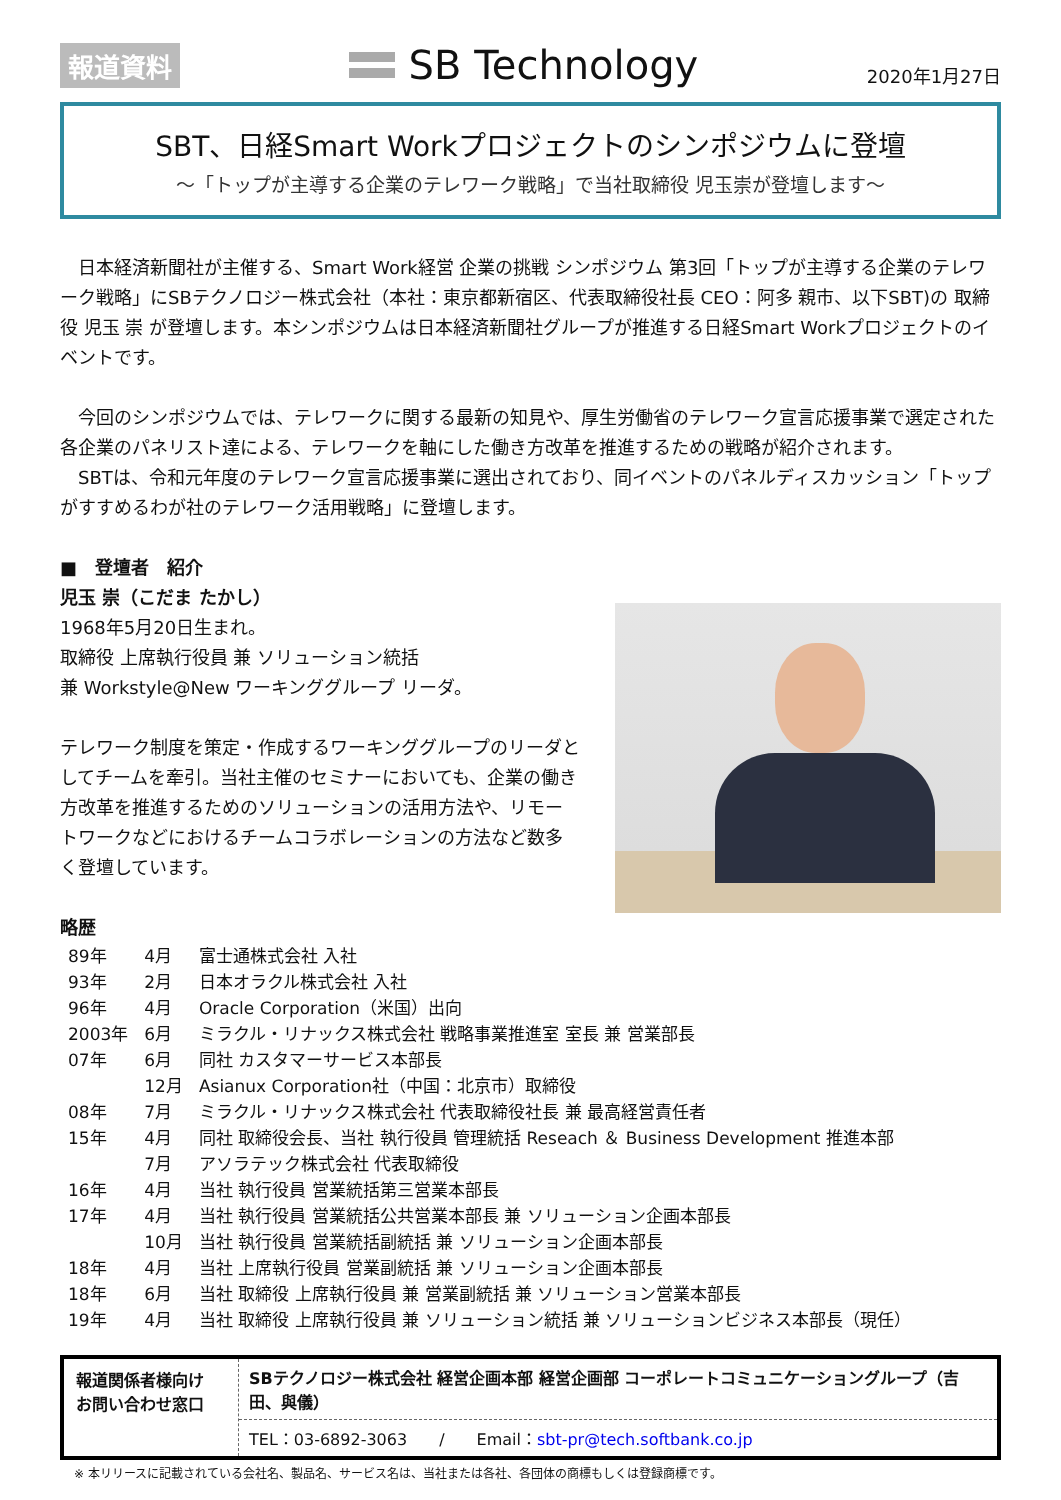報道資料
SB Technology 2020年1月27日
SBT、日経Smart Workプロジェクトのシンポジウムに登壇
～「トップが主導する企業のテレワーク戦略」で当社取締役 児玉崇が登壇します～
　日本経済新聞社が主催する、Smart Work経営 企業の挑戦 シンポジウム 第3回「トップが主導する企業のテレワーク戦略」にSBテクノロジー株式会社（本社：東京都新宿区、代表取締役社長 CEO：阿多 親市、以下SBT)の 取締役 児玉 崇 が登壇します。本シンポジウムは日本経済新聞社グループが推進する日経Smart Workプロジェクトのイベントです。
　今回のシンポジウムでは、テレワークに関する最新の知見や、厚生労働省のテレワーク宣言応援事業で選定された各企業のパネリスト達による、テレワークを軸にした働き方改革を推進するための戦略が紹介されます。
　SBTは、令和元年度のテレワーク宣言応援事業に選出されており、同イベントのパネルディスカッション「トップがすすめるわが社のテレワーク活用戦略」に登壇します。
■　登壇者　紹介
児玉 崇（こだま たかし）
1968年5月20日生まれ。
取締役 上席執行役員 兼 ソリューション統括
兼 Workstyle@New ワーキンググループ リーダ。
テレワーク制度を策定・作成するワーキンググループのリーダとしてチームを牽引。当社主催のセミナーにおいても、企業の働き方改革を推進するためのソリューションの活用方法や、リモートワークなどにおけるチームコラボレーションの方法など数多く登壇しています。
略歴
| 89年 | 4月 | 富士通株式会社 入社 |
| 93年 | 2月 | 日本オラクル株式会社 入社 |
| 96年 | 4月 | Oracle Corporation（米国）出向 |
| 2003年 | 6月 | ミラクル・リナックス株式会社 戦略事業推進室 室長 兼 営業部長 |
| 07年 | 6月 | 同社 カスタマーサービス本部長 |
| | 12月 | Asianux Corporation社（中国：北京市）取締役 |
| 08年 | 7月 | ミラクル・リナックス株式会社 代表取締役社長 兼 最高経営責任者 |
| 15年 | 4月 | 同社 取締役会長、当社 執行役員 管理統括 Reseach ＆ Business Development 推進本部 |
| | 7月 | アソラテック株式会社 代表取締役 |
| 16年 | 4月 | 当社 執行役員 営業統括第三営業本部長 |
| 17年 | 4月 | 当社 執行役員 営業統括公共営業本部長 兼 ソリューション企画本部長 |
| | 10月 | 当社 執行役員 営業統括副統括 兼 ソリューション企画本部長 |
| 18年 | 4月 | 当社 上席執行役員 営業副統括 兼 ソリューション企画本部長 |
| 18年 | 6月 | 当社 取締役 上席執行役員 兼 営業副統括 兼 ソリューション営業本部長 |
| 19年 | 4月 | 当社 取締役 上席執行役員 兼 ソリューション統括 兼 ソリューションビジネス本部長（現任） |
報道関係者様向け
お問い合わせ窓口
SBテクノロジー株式会社 経営企画本部 経営企画部 コーポレートコミュニケーショングループ（吉田、與儀）
TEL：03-6892-3063　　/　　Email：sbt-pr@tech.softbank.co.jp
※ 本リリースに記載されている会社名、製品名、サービス名は、当社または各社、各団体の商標もしくは登録商標です。